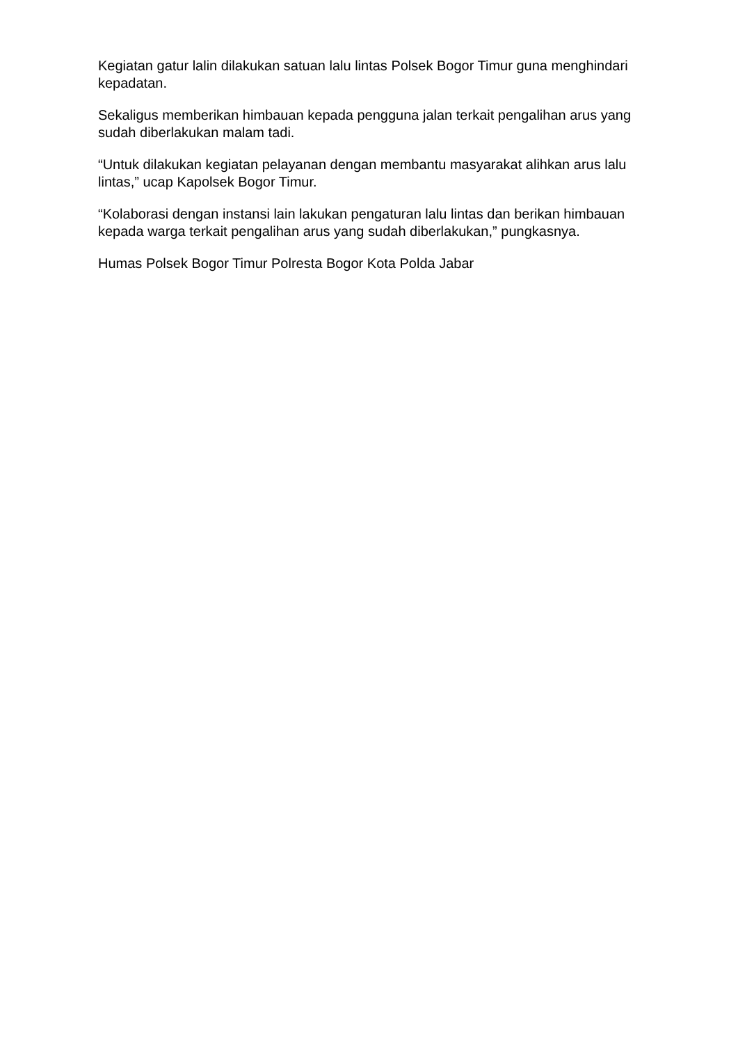Kegiatan gatur lalin dilakukan satuan lalu lintas Polsek Bogor Timur guna menghindari kepadatan.
Sekaligus memberikan himbauan kepada pengguna jalan terkait pengalihan arus yang sudah diberlakukan malam tadi.
“Untuk dilakukan kegiatan pelayanan dengan membantu masyarakat alihkan arus lalu lintas,” ucap Kapolsek Bogor Timur.
“Kolaborasi dengan instansi lain lakukan pengaturan lalu lintas dan berikan himbauan kepada warga terkait pengalihan arus yang sudah diberlakukan,” pungkasnya.
Humas Polsek Bogor Timur Polresta Bogor Kota Polda Jabar